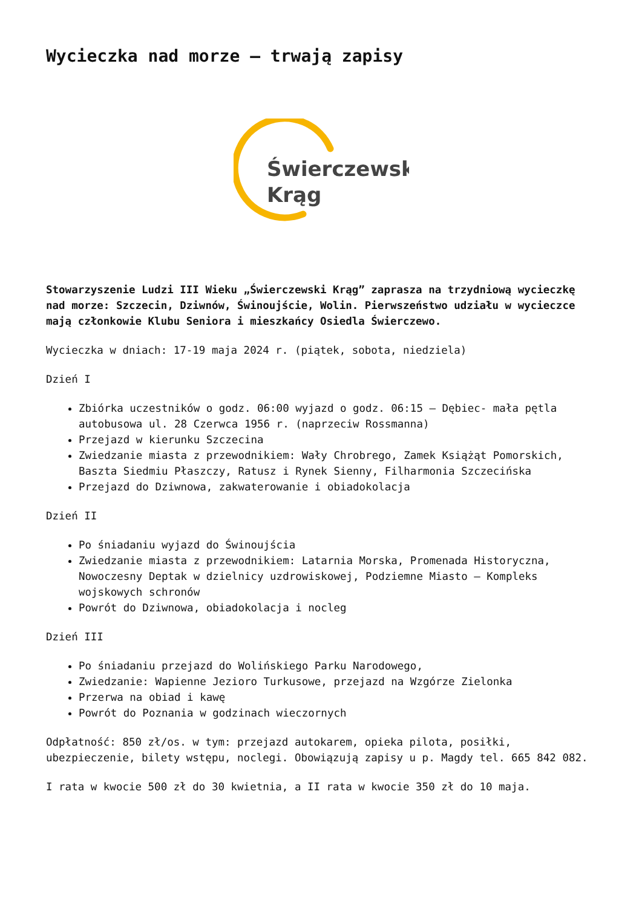Wycieczka nad morze – trwają zapisy
Świerczewski
Krąg
Stowarzyszenie Ludzi III Wieku „Świerczewski Krąg” zaprasza na trzydniową wycieczkę nad morze: Szczecin, Dziwnów, Świnoujście, Wolin. Pierwszeństwo udziału w wycieczce mają członkowie Klubu Seniora i mieszkańcy Osiedla Świerczewo.
Wycieczka w dniach: 17-19 maja 2024 r. (piątek, sobota, niedziela)
Dzień I
Zbiórka uczestników o godz. 06:00 wyjazd o godz. 06:15 – Dębiec- mała pętla autobusowa ul. 28 Czerwca 1956 r. (naprzeciw Rossmanna)
Przejazd w kierunku Szczecina
Zwiedzanie miasta z przewodnikiem: Wały Chrobrego, Zamek Książąt Pomorskich, Baszta Siedmiu Płaszczy, Ratusz i Rynek Sienny, Filharmonia Szczecińska
Przejazd do Dziwnowa, zakwaterowanie i obiadokolacja
Dzień II
Po śniadaniu wyjazd do Świnoujścia
Zwiedzanie miasta z przewodnikiem: Latarnia Morska, Promenada Historyczna, Nowoczesny Deptak w dzielnicy uzdrowiskowej, Podziemne Miasto – Kompleks wojskowych schronów
Powrót do Dziwnowa, obiadokolacja i nocleg
Dzień III
Po śniadaniu przejazd do Wolińskiego Parku Narodowego,
Zwiedzanie: Wapienne Jezioro Turkusowe, przejazd na Wzgórze Zielonka
Przerwa na obiad i kawę
Powrót do Poznania w godzinach wieczornych
Odpłatność: 850 zł/os. w tym: przejazd autokarem, opieka pilota, posiłki, ubezpieczenie, bilety wstępu, noclegi. Obowiązują zapisy u p. Magdy tel. 665 842 082.
I rata w kwocie 500 zł do 30 kwietnia, a II rata w kwocie 350 zł do 10 maja.